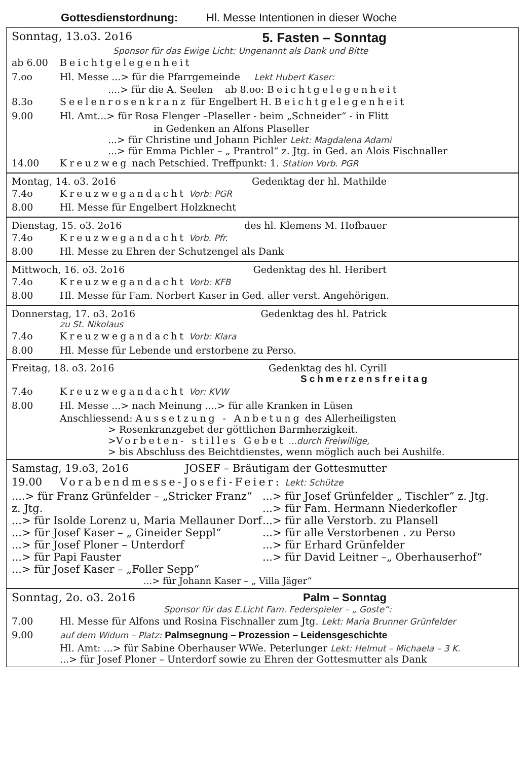Gottesdienstordnung: Hl. Messe Intentionen in dieser Woche
Sonntag, 13.o3. 2o16 5. Fasten – Sonntag
Sponsor für das Ewige Licht: Ungenannt als Dank und Bitte
ab 6.00 Beichtgelegenheit
7.oo Hl. Messe ...> für die Pfarrgemeinde Lekt Hubert Kaser:
....> für die A. Seelen ab 8.oo: Beichtgelegenheit
8.3o Seelenrosenkranz für Engelbert H. Beichtgelegenheit
9.00 Hl. Amt...> für Rosa Flenger –Plaseller - beim „Schneider“ - in Flitt
in Gedenken an Alfons Plaseller
...> für Christine und Johann Pichler Lekt: Magdalena Adami
...> für Emma Pichler – „ Prantrol“ z. Jtg. in Ged. an Alois Fischnaller
14.00 Kreuzweg nach Petschied. Treffpunkt: 1. Station Vorb. PGR
Montag, 14. o3. 2o16 Gedenktag der hl. Mathilde
7.4o Kreuzwegandacht Vorb: PGR
8.00 Hl. Messe für Engelbert Holzknecht
Dienstag, 15. o3. 2o16 des hl. Klemens M. Hofbauer
7.4o Kreuzwegandacht Vorb. Pfr.
8.00 Hl. Messe zu Ehren der Schutzengel als Dank
Mittwoch, 16. o3. 2o16 Gedenktag des hl. Heribert
7.4o Kreuzwegandacht Vorb: KFB
8.00 Hl. Messe für Fam. Norbert Kaser in Ged. aller verst. Angehörigen.
Donnerstag, 17. o3. 2o16 Gedenktag des hl. Patrick
zu St. Nikolaus
7.4o Kreuzwegandacht Vorb: Klara
8.00 Hl. Messe für Lebende und erstorbene zu Perso.
Freitag, 18. o3. 2o16 Gedenktag des hl. Cyrill
Schmerzensfreitag
7.4o Kreuzwegandacht Vor: KVW
8.00 Hl. Messe ...> nach Meinung ....> für alle Kranken in Lüsen
Anschliessend: Aussetzung - Anbetung des Allerheiligsten
> Rosenkranzgebet der göttlichen Barmherzigkeit.
>Vorbeten- stilles Gebet ...durch Freiwillige,
> bis Abschluss des Beichtdienstes, wenn möglich auch bei Aushilfe.
Samstag, 19.o3, 2o16 JOSEF – Bräutigam der Gottesmutter
19.00 Vorabendmesse-Josefi-Feier: Lekt: Schütze
....> für Franz Grünfelder – „Stricker Franz“ z. Jtg.
...> für Isolde Lorenz u, Maria Mellauner Dorf
...> für Josef Kaser – „ Gineider Seppl“
...> für Josef Ploner – Unterdorf
...> für Papi Fauster
...> für Josef Kaser – „Foller Sepp“
...> für Josef Grünfelder „ Tischler“ z. Jtg.
...> für Fam. Hermann Niederkofler
...> für alle Verstorb. zu Plansell
...> für alle Verstorbenen . zu Perso
...> für Erhard Grünfelder
...> für David Leitner –„ Oberhauserhof“
...> für Johann Kaser – „ Villa Jäger“
Sonntag, 2o. o3. 2o16 Palm – Sonntag
Sponsor für das E.Licht Fam. Federspieler – „ Goste“:
7.00 Hl. Messe für Alfons und Rosina Fischnaller zum Jtg. Lekt: Maria Brunner Grünfelder
9.00 auf dem Widum – Platz: Palmsegnung – Prozession – Leidensgeschichte
Hl. Amt: ...> für Sabine Oberhauser WWe. Peterlunger Lekt: Helmut – Michaela – 3 K.
...> für Josef Ploner – Unterdorf sowie zu Ehren der Gottesmutter als Dank